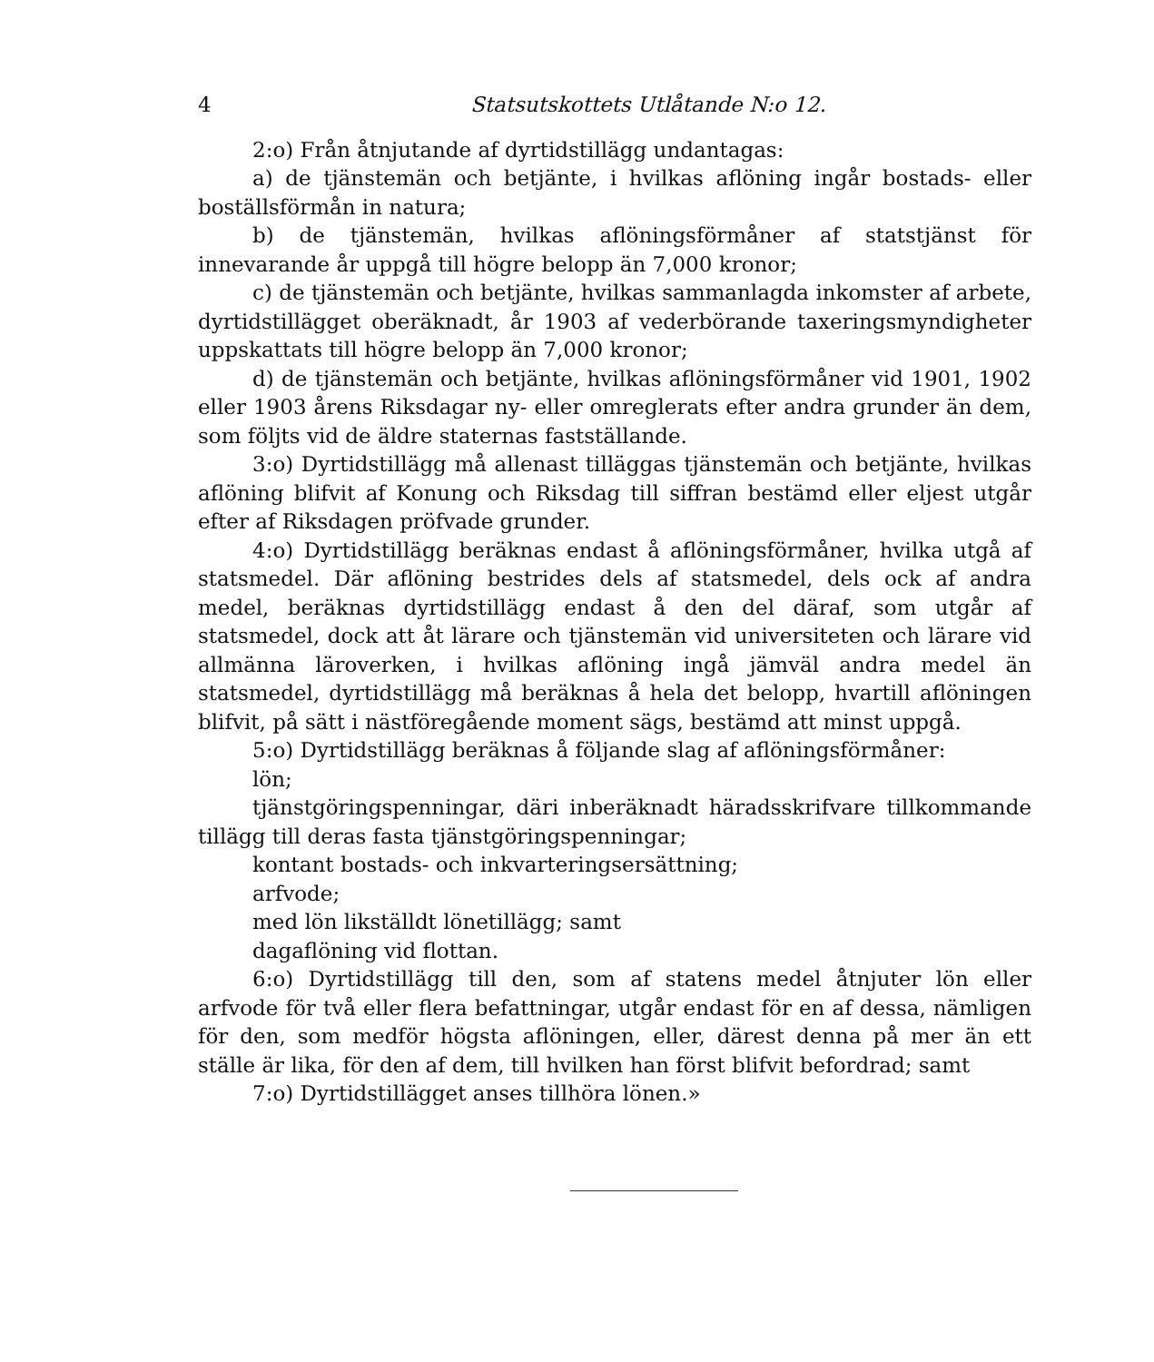4 Statsutskottets Utlåtande N:o 12.
2:o) Från åtnjutande af dyrtidstillägg undantagas:
a) de tjänstemän och betjänte, i hvilkas aflöning ingår bostads- eller boställsförmån in natura;
b) de tjänstemän, hvilkas aflöningsförmåner af statstjänst för innevarande år uppgå till högre belopp än 7,000 kronor;
c) de tjänstemän och betjänte, hvilkas sammanlagda inkomster af arbete, dyrtidstillägget oberäknadt, år 1903 af vederbörande taxeringsmyndigheter uppskattats till högre belopp än 7,000 kronor;
d) de tjänstemän och betjänte, hvilkas aflöningsförmåner vid 1901, 1902 eller 1903 årens Riksdagar ny- eller omreglerats efter andra grunder än dem, som följts vid de äldre staternas fastställande.
3:o) Dyrtidstillägg må allenast tilläggas tjänstemän och betjänte, hvilkas aflöning blifvit af Konung och Riksdag till siffran bestämd eller eljest utgår efter af Riksdagen pröfvade grunder.
4:o) Dyrtidstillägg beräknas endast å aflöningsförmåner, hvilka utgå af statsmedel. Där aflöning bestrides dels af statsmedel, dels ock af andra medel, beräknas dyrtidstillägg endast å den del däraf, som utgår af statsmedel, dock att åt lärare och tjänstemän vid universiteten och lärare vid allmänna läroverken, i hvilkas aflöning ingå jämväl andra medel än statsmedel, dyrtidstillägg må beräknas å hela det belopp, hvartill aflöningen blifvit, på sätt i nästföregående moment sägs, bestämd att minst uppgå.
5:o) Dyrtidstillägg beräknas å följande slag af aflöningsförmåner:
lön;
tjänstgöringspenningar, däri inberäknadt häradsskrifvare tillkommande tillägg till deras fasta tjänstgöringspenningar;
kontant bostads- och inkvarteringsersättning;
arfvode;
med lön likställdt lönetillägg; samt
dagaflöning vid flottan.
6:o) Dyrtidstillägg till den, som af statens medel åtnjuter lön eller arfvode för två eller flera befattningar, utgår endast för en af dessa, nämligen för den, som medför högsta aflöningen, eller, därest denna på mer än ett ställe är lika, för den af dem, till hvilken han först blifvit befordrad; samt
7:o) Dyrtidstillägget anses tillhöra lönen.»